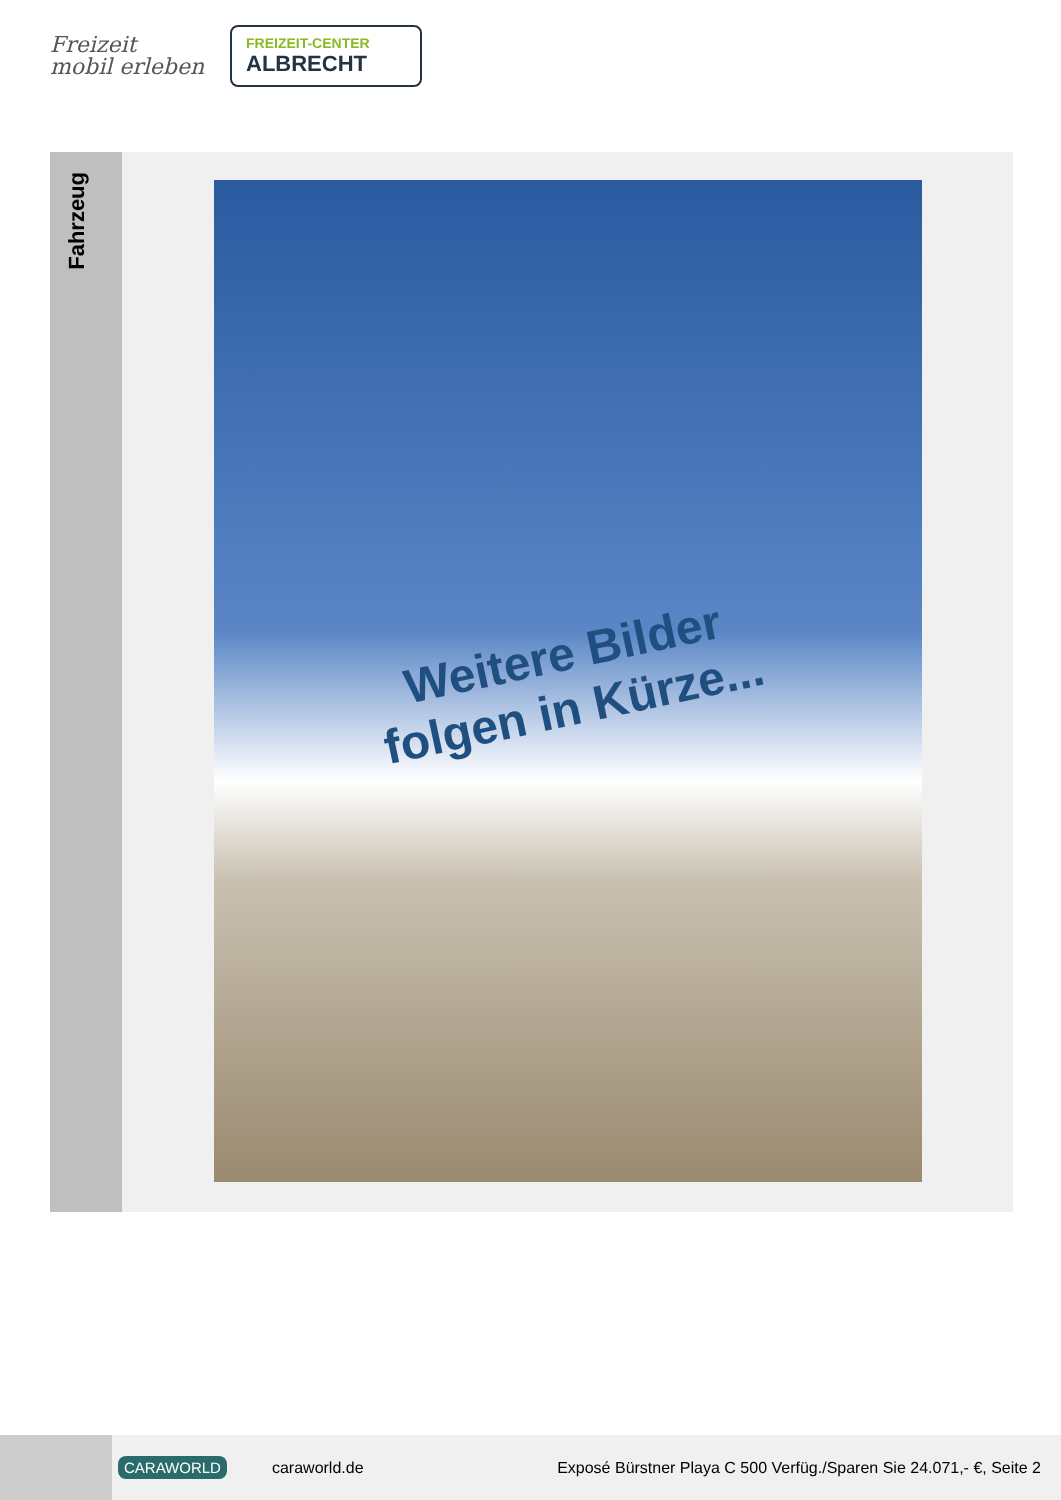Freizeit
mobil erleben
FREIZEIT-CENTER
ALBRECHT
Fahrzeug
Weitere Bilder
folgen in Kürze...
CARAWORLD caraworld.de Exposé Bürstner Playa C 500 Verfüg./Sparen Sie 24.071,- €, Seite 2